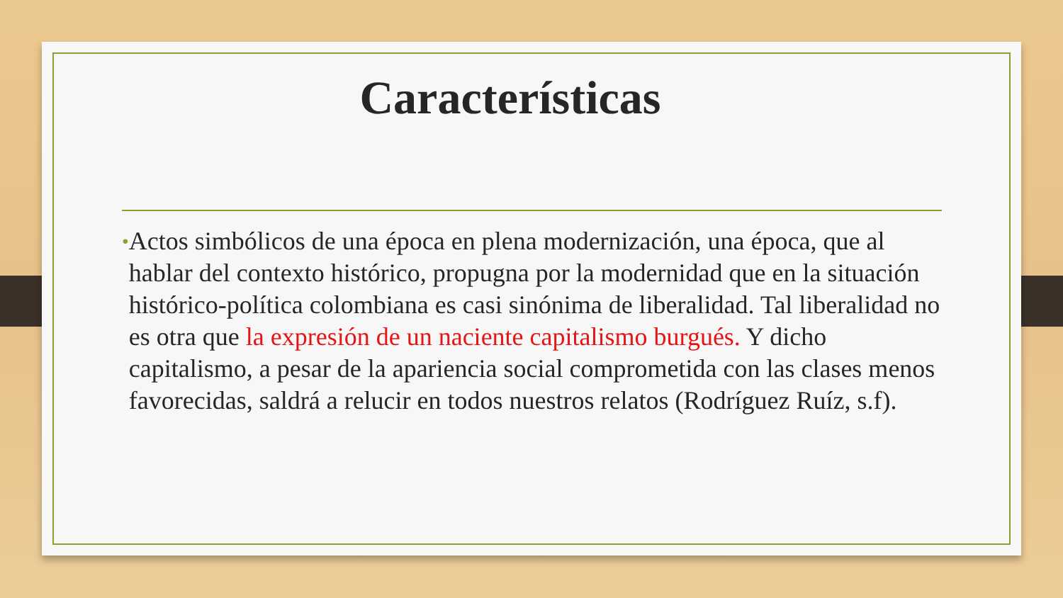Características
•
Actos simbólicos de una época en plena modernización, una época, que al hablar del contexto histórico, propugna por la modernidad que en la situación histórico-política colombiana es casi sinónima de liberalidad. Tal liberalidad no es otra que la expresión de un naciente capitalismo burgués. Y dicho capitalismo, a pesar de la apariencia social comprometida con las clases menos favorecidas, saldrá a relucir en todos nuestros relatos (Rodríguez Ruíz, s.f).